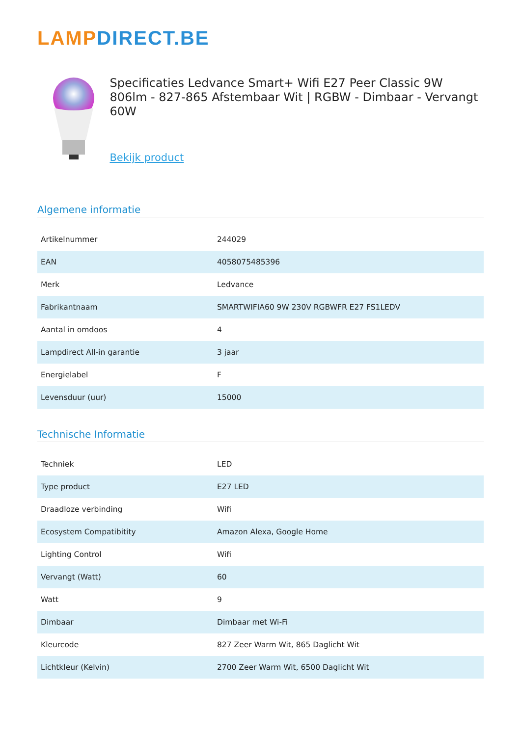LAMP DIRECT.BE
Specificaties Ledvance Smart+ Wifi E27 Peer Classic 9W 806lm - 827-865 Afstembaar Wit | RGBW - Dimbaar - Vervangt 60W
Bekijk product
Algemene informatie
| Artikelnummer | 244029 |
| EAN | 4058075485396 |
| Merk | Ledvance |
| Fabrikantnaam | SMARTWIFIA60 9W 230V RGBWFR E27 FS1LEDV |
| Aantal in omdoos | 4 |
| Lampdirect All-in garantie | 3 jaar |
| Energielabel | F |
| Levensduur (uur) | 15000 |
Technische Informatie
| Techniek | LED |
| Type product | E27 LED |
| Draadloze verbinding | Wifi |
| Ecosystem Compatibitity | Amazon Alexa, Google Home |
| Lighting Control | Wifi |
| Vervangt (Watt) | 60 |
| Watt | 9 |
| Dimbaar | Dimbaar met Wi-Fi |
| Kleurcode | 827 Zeer Warm Wit, 865 Daglicht Wit |
| Lichtkleur (Kelvin) | 2700 Zeer Warm Wit, 6500 Daglicht Wit |